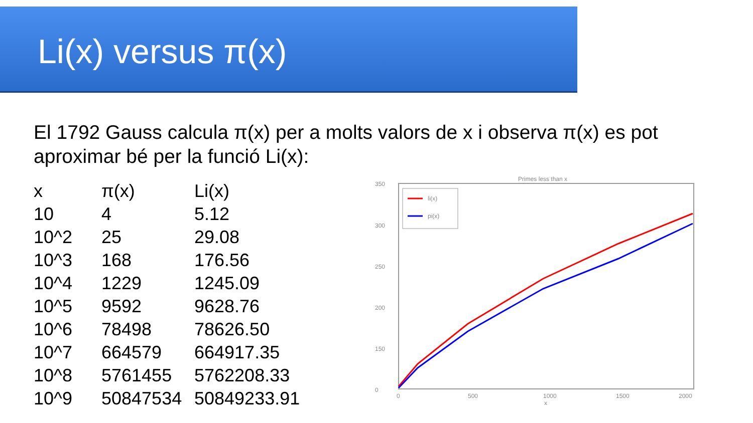Li(x) versus π(x)
El 1792 Gauss calcula π(x) per a molts valors de x i observa π(x) es pot aproximar bé per la funció Li(x):
| x | π(x) | Li(x) |
| 10 | 4 | 5.12 |
| 10^2 | 25 | 29.08 |
| 10^3 | 168 | 176.56 |
| 10^4 | 1229 | 1245.09 |
| 10^5 | 9592 | 9628.76 |
| 10^6 | 78498 | 78626.50 |
| 10^7 | 664579 | 664917.35 |
| 10^8 | 5761455 | 5762208.33 |
| 10^9 | 50847534 | 50849233.91 |
Primes less than x
350
300
250
200
150
0
0
500
1000
1500
2000
x
li(x)
pi(x)